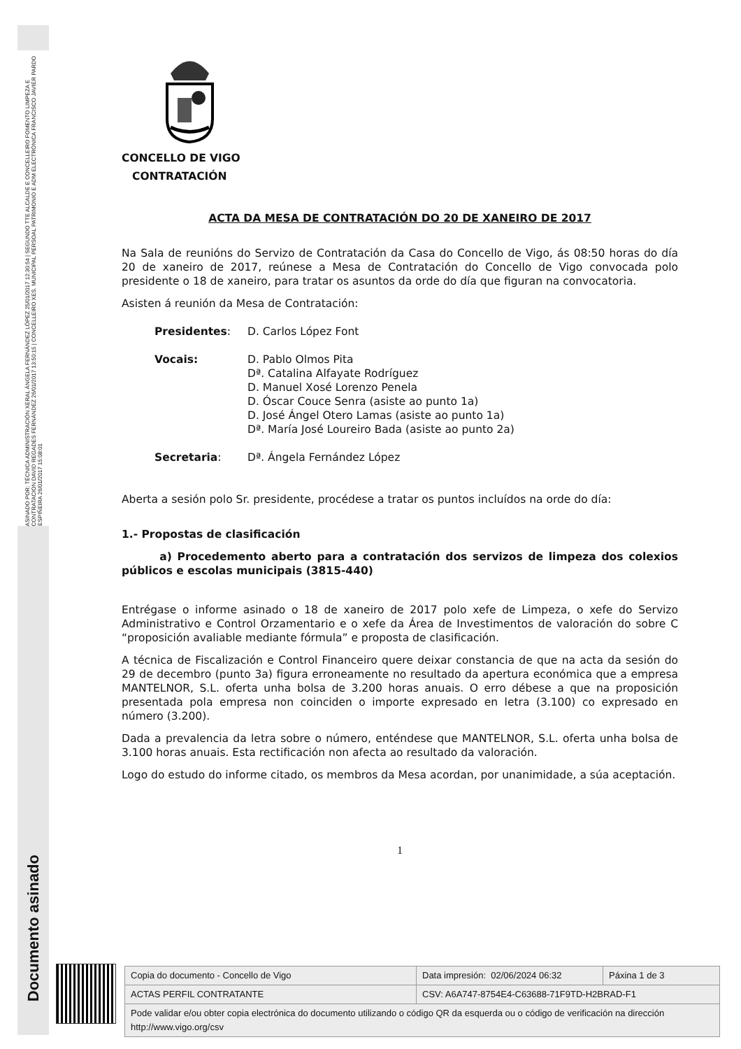ASINADO POR: TÉCNICA ADMINISTRACIÓN XERAL ÁNGELA FERNÁNDEZ LÓPEZ 25/01/2017 12:30:54 | SEGUNDO TTE ALCALDE E CONCELLEIRO FOMENTO LIMPEZA E CONTRATACION DAVID REGADES FERNÁNDEZ 26/01/2017 13:50:15 | CONCELLEIRO XES. MUNICIPAL PERSOAL PATRIMONIO E ADM ELECTRÓNICA FRANCISCO JAVIER PARDO ESPIÑEIRA 26/01/2017 15:08:01
Documento asinado
CONCELLO DE VIGO
CONTRATACIÓN
ACTA DA MESA DE CONTRATACIÓN DO 20 DE XANEIRO DE 2017
Na Sala de reunións do Servizo de Contratación da Casa do Concello de Vigo, ás 08:50 horas do día 20 de xaneiro de 2017, reúnese a Mesa de Contratación do Concello de Vigo convocada polo presidente o 18 de xaneiro, para tratar os asuntos da orde do día que figuran na convocatoria.
Asisten á reunión da Mesa de Contratación:
| Presidentes : | D. Carlos López Font |
| Vocais: | D. Pablo Olmos Pita Dª. Catalina Alfayate Rodríguez D. Manuel Xosé Lorenzo Penela D. Óscar Couce Senra (asiste ao punto 1a) D. José Ángel Otero Lamas (asiste ao punto 1a) Dª. María José Loureiro Bada (asiste ao punto 2a) |
| Secretaria : | Dª. Ángela Fernández López |
Aberta a sesión polo Sr. presidente, procédese a tratar os puntos incluídos na orde do día:
1.- Propostas de clasificación
a) Procedemento aberto para a contratación dos servizos de limpeza dos colexios públicos e escolas municipais (3815-440)
Entrégase o informe asinado o 18 de xaneiro de 2017 polo xefe de Limpeza, o xefe do Servizo Administrativo e Control Orzamentario e o xefe da Área de Investimentos de valoración do sobre C “proposición avaliable mediante fórmula” e proposta de clasificación.
A técnica de Fiscalización e Control Financeiro quere deixar constancia de que na acta da sesión do 29 de decembro (punto 3a) figura erroneamente no resultado da apertura económica que a empresa MANTELNOR, S.L. oferta unha bolsa de 3.200 horas anuais. O erro débese a que na proposición presentada pola empresa non coinciden o importe expresado en letra (3.100) co expresado en número (3.200).
Dada a prevalencia da letra sobre o número, enténdese que MANTELNOR, S.L. oferta unha bolsa de 3.100 horas anuais. Esta rectificación non afecta ao resultado da valoración.
Logo do estudo do informe citado, os membros da Mesa acordan, por unanimidade, a súa aceptación.
1
| Copia do documento - Concello de Vigo | Data impresión: 02/06/2024 06:32 | Páxina 1 de 3 |
| ACTAS PERFIL CONTRATANTE | CSV: A6A747-8754E4-C63688-71F9TD-H2BRAD-F1 | |
| Pode validar e/ou obter copia electrónica do documento utilizando o código QR da esquerda ou o código de verificación na dirección http://www.vigo.org/csv | | |